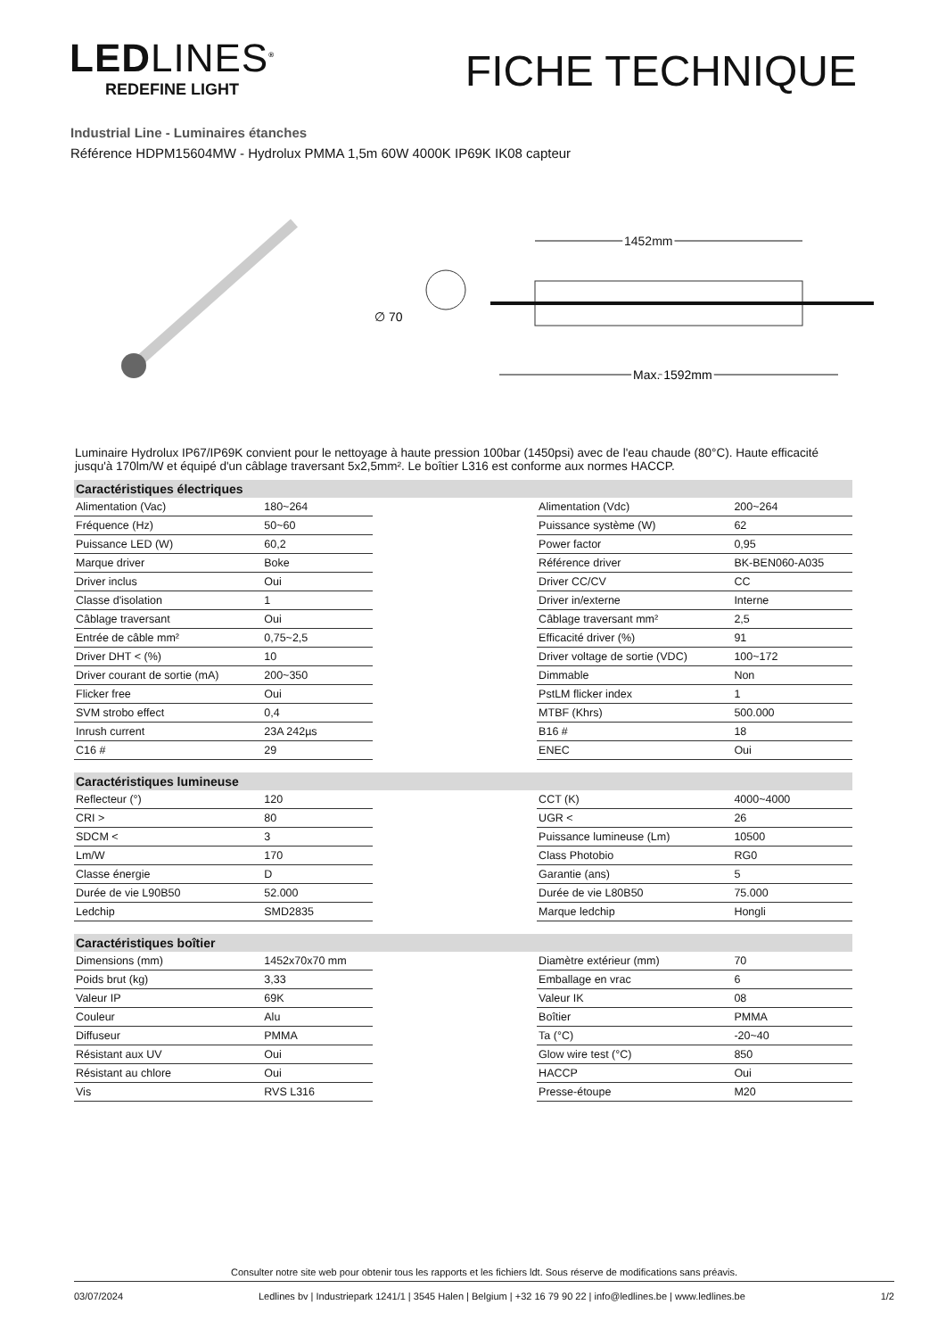LEDLINES<sup>®</sup>
REDEFINE LIGHT
FICHE TECHNIQUE
Industrial Line - Luminaires étanches
Référence HDPM15604MW - Hydrolux PMMA 1,5m 60W 4000K IP69K IK08 capteur
∅ 70
1452mm
Max. 1592mm
Luminaire Hydrolux IP67/IP69K convient pour le nettoyage à haute pression 100bar (1450psi) avec de l'eau chaude (80°C). Haute efficacité jusqu'à 170lm/W et équipé d'un câblage traversant 5x2,5mm². Le boîtier L316 est conforme aux normes HACCP.
| Caractéristiques électriques | | | | |
| --- | --- | --- | --- | --- |
| Alimentation (Vac) | 180~264 | | Alimentation (Vdc) | 200~264 |
| Fréquence (Hz) | 50~60 | | Puissance système (W) | 62 |
| Puissance LED (W) | 60,2 | | Power factor | 0,95 |
| Marque driver | Boke | | Référence driver | BK-BEN060-A035 |
| Driver inclus | Oui | | Driver CC/CV | CC |
| Classe d'isolation | 1 | | Driver in/externe | Interne |
| Câblage traversant | Oui | | Câblage traversant mm² | 2,5 |
| Entrée de câble mm² | 0,75~2,5 | | Efficacité driver (%) | 91 |
| Driver DHT < (%) | 10 | | Driver voltage de sortie (VDC) | 100~172 |
| Driver courant de sortie (mA) | 200~350 | | Dimmable | Non |
| Flicker free | Oui | | PstLM flicker index | 1 |
| SVM strobo effect | 0,4 | | MTBF (Khrs) | 500.000 |
| Inrush current | 23A 242µs | | B16 # | 18 |
| C16 # | 29 | | ENEC | Oui |
| Caractéristiques lumineuse | | | | |
| Reflecteur (°) | 120 | | CCT (K) | 4000~4000 |
| CRI > | 80 | | UGR < | 26 |
| SDCM < | 3 | | Puissance lumineuse (Lm) | 10500 |
| Lm/W | 170 | | Class Photobio | RG0 |
| Classe énergie | D | | Garantie (ans) | 5 |
| Durée de vie L90B50 | 52.000 | | Durée de vie L80B50 | 75.000 |
| Ledchip | SMD2835 | | Marque ledchip | Hongli |
| Caractéristiques boîtier | | | | |
| Dimensions (mm) | 1452x70x70 mm | | Diamètre extérieur (mm) | 70 |
| Poids brut (kg) | 3,33 | | Emballage en vrac | 6 |
| Valeur IP | 69K | | Valeur IK | 08 |
| Couleur | Alu | | Boîtier | PMMA |
| Diffuseur | PMMA | | Ta (°C) | -20~40 |
| Résistant aux UV | Oui | | Glow wire test (°C) | 850 |
| Résistant au chlore | Oui | | HACCP | Oui |
| Vis | RVS L316 | | Presse-étoupe | M20 |
Consulter notre site web pour obtenir tous les rapports et les fichiers ldt. Sous réserve de modifications sans préavis.
03/07/2024 Ledlines bv | Industriepark 1241/1 | 3545 Halen | Belgium | +32 16 79 90 22 | info@ledlines.be | www.ledlines.be 1/2